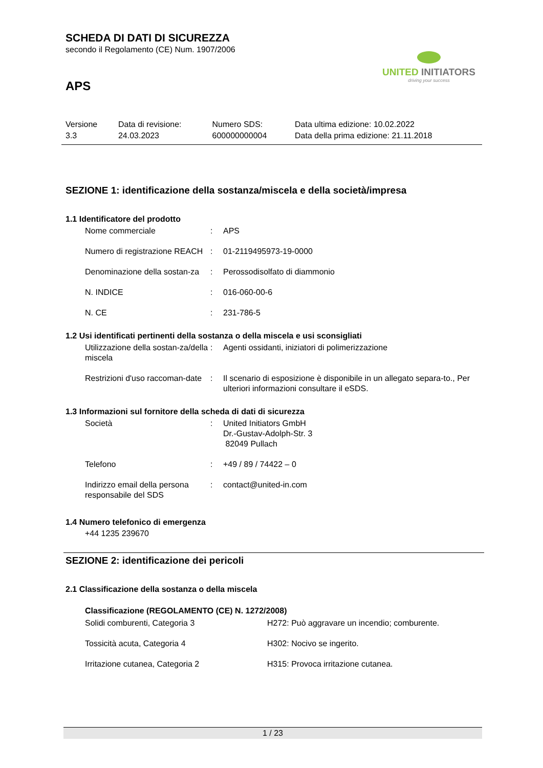UNITED INITIATORS
driving your success
SCHEDA DI DATI DI SICUREZZA
secondo il Regolamento (CE) Num. 1907/2006
APS
| Versione 3.3 | Data di revisione: 24.03.2023 | Numero SDS: 600000000004 | Data ultima edizione: 10.02.2022 Data della prima edizione: 21.11.2018 |
SEZIONE 1: identificazione della sostanza/miscela e della società/impresa
1.1 Identificatore del prodotto
| Nome commerciale | : | APS |
| Numero di registrazione REACH | : | 01-2119495973-19-0000 |
| Denominazione della sostan-za | : | Perossodisolfato di diammonio |
| N. INDICE | : | 016-060-00-6 |
| N. CE | : | 231-786-5 |
1.2 Usi identificati pertinenti della sostanza o della miscela e usi sconsigliati
| Utilizzazione della sostan-za/della miscela | : | Agenti ossidanti, iniziatori di polimerizzazione |
| Restrizioni d'uso raccoman-date | : | Il scenario di esposizione è disponibile in un allegato separa-to., Per ulteriori informazioni consultare il eSDS. |
1.3 Informazioni sul fornitore della scheda di dati di sicurezza
| Società | : | United Initiators GmbH Dr.-Gustav-Adolph-Str. 3 82049 Pullach |
| Telefono | : | +49 / 89 / 74422 – 0 |
| Indirizzo email della persona responsabile del SDS | : | contact@united-in.com |
1.4 Numero telefonico di emergenza
+44 1235 239670
SEZIONE 2: identificazione dei pericoli
2.1 Classificazione della sostanza o della miscela
Classificazione (REGOLAMENTO (CE) N. 1272/2008)
| Solidi comburenti, Categoria 3 | H272: Può aggravare un incendio; comburente. |
| Tossicità acuta, Categoria 4 | H302: Nocivo se ingerito. |
| Irritazione cutanea, Categoria 2 | H315: Provoca irritazione cutanea. |
1 / 23